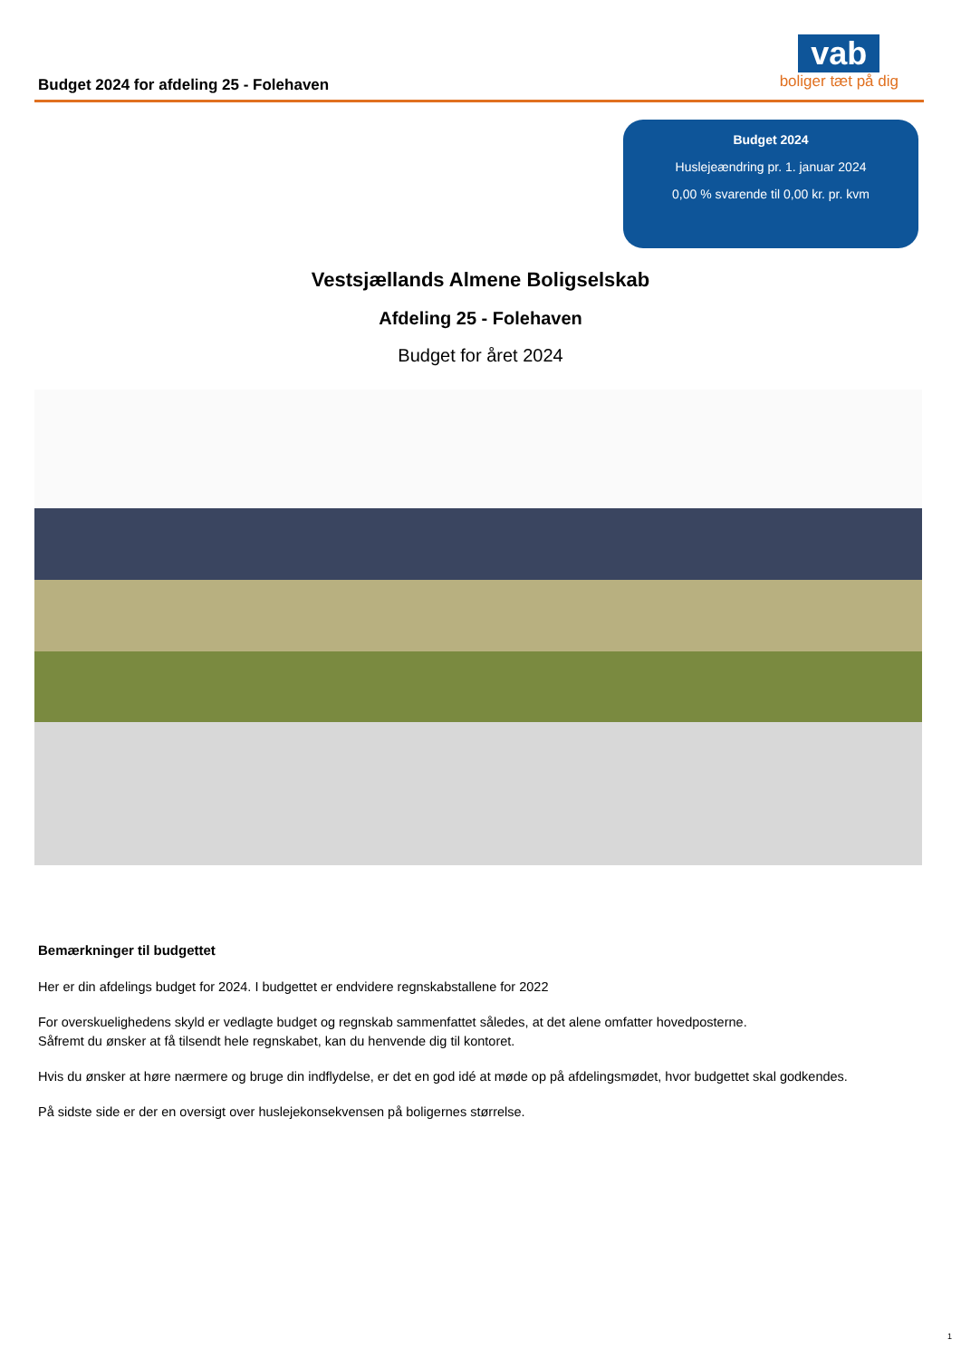Budget 2024 for afdeling 25 - Folehaven
vab
boliger tæt på dig
Budget 2024
Huslejeændring pr. 1. januar 2024
0,00 % svarende til 0,00 kr. pr. kvm
Vestsjællands Almene Boligselskab
Afdeling 25 - Folehaven
Budget for året 2024
Bemærkninger til budgettet
Her er din afdelings budget for 2024. I budgettet er endvidere regnskabstallene for 2022
For overskuelighedens skyld er vedlagte budget og regnskab sammenfattet således, at det alene omfatter hovedposterne.
Såfremt du ønsker at få tilsendt hele regnskabet, kan du henvende dig til kontoret.
Hvis du ønsker at høre nærmere og bruge din indflydelse, er det en god idé at møde op på afdelingsmødet, hvor budgettet skal godkendes.
På sidste side er der en oversigt over huslejekonsekvensen på boligernes størrelse.
1